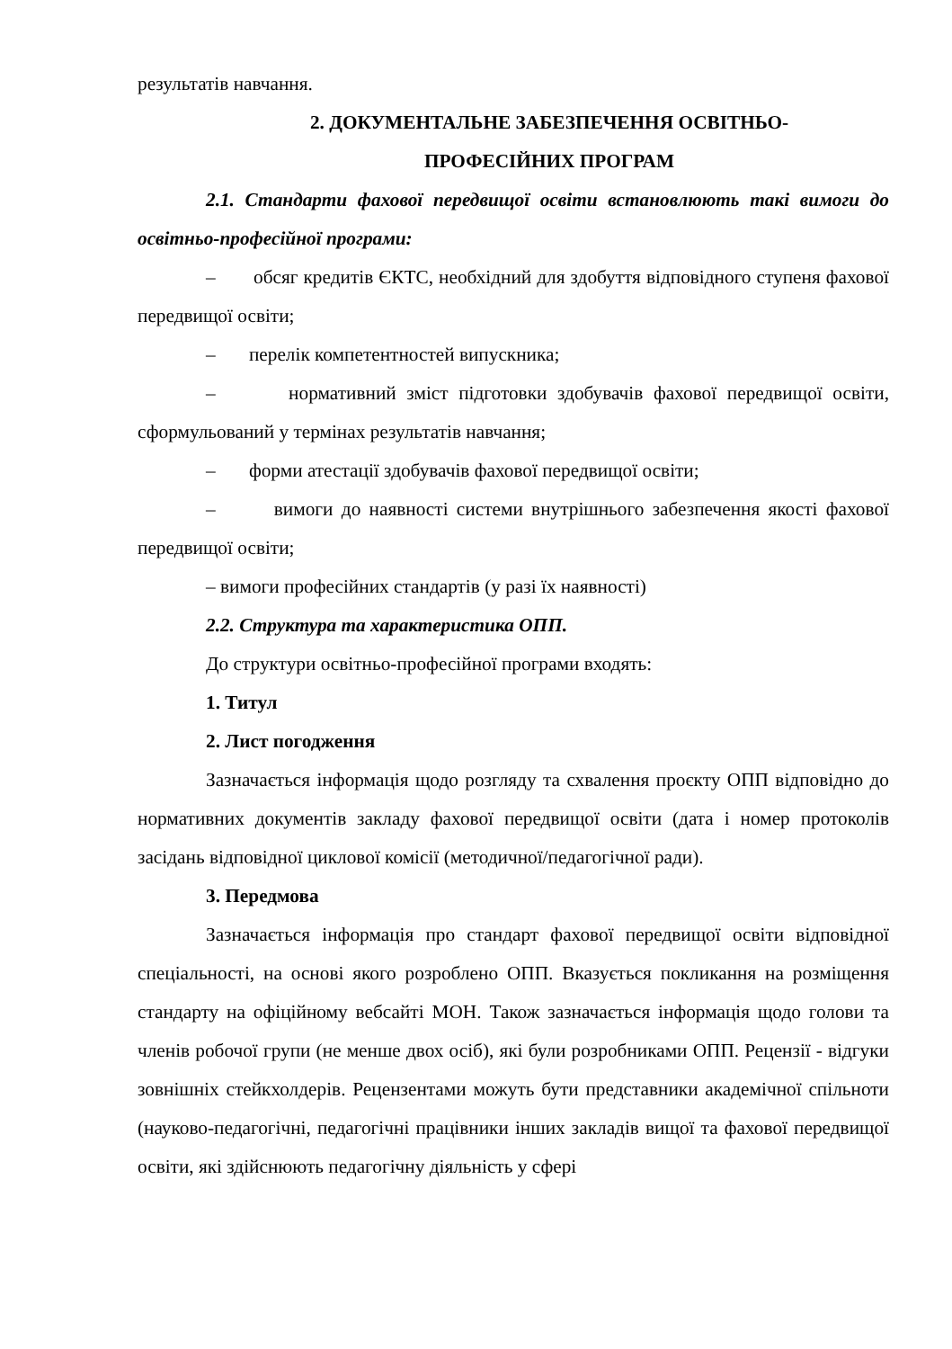результатів навчання.
2. ДОКУМЕНТАЛЬНЕ ЗАБЕЗПЕЧЕННЯ ОСВІТНЬО-
ПРОФЕСІЙНИХ ПРОГРАМ
2.1. Стандарти фахової передвищої освіти встановлюють такі вимоги до освітньо-професійної програми:
– обсяг кредитів ЄКТС, необхідний для здобуття відповідного ступеня фахової передвищої освіти;
– перелік компетентностей випускника;
– нормативний зміст підготовки здобувачів фахової передвищої освіти, сформульований у термінах результатів навчання;
– форми атестації здобувачів фахової передвищої освіти;
– вимоги до наявності системи внутрішнього забезпечення якості фахової передвищої освіти;
– вимоги професійних стандартів (у разі їх наявності)
2.2. Структура та характеристика ОПП.
До структури освітньо-професійної програми входять:
1. Титул
2. Лист погодження
Зазначається інформація щодо розгляду та схвалення проєкту ОПП відповідно до нормативних документів закладу фахової передвищої освіти (дата і номер протоколів засідань відповідної циклової комісії (методичної/педагогічної ради).
3. Передмова
Зазначається інформація про стандарт фахової передвищої освіти відповідної спеціальності, на основі якого розроблено ОПП. Вказується покликання на розміщення стандарту на офіційному вебсайті МОН. Також зазначається інформація щодо голови та членів робочої групи (не менше двох осіб), які були розробниками ОПП. Рецензії - відгуки зовнішніх стейкхолдерів. Рецензентами можуть бути представники академічної спільноти (науково-педагогічні, педагогічні працівники інших закладів вищої та фахової передвищої освіти, які здійснюють педагогічну діяльність у сфері